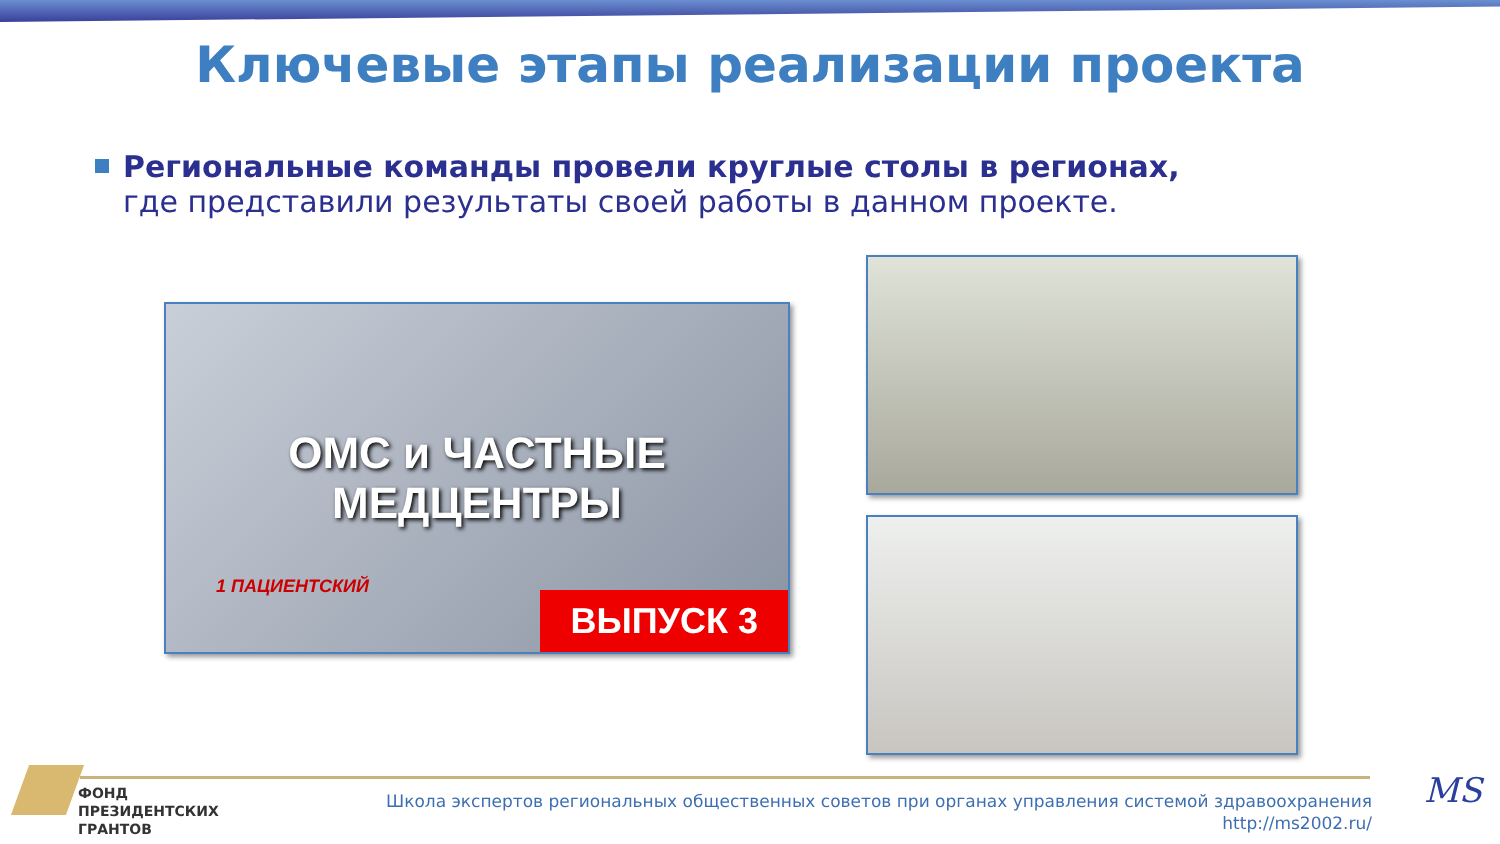Ключевые этапы реализации проекта
Региональные команды провели круглые столы в регионах,
где представили результаты своей работы в данном проекте.
ОМС и ЧАСТНЫЕ
МЕДЦЕНТРЫ
1 ПАЦИЕНТСКИЙ
ВЫПУСК 3
ФОНД
ПРЕЗИДЕНТСКИХ
ГРАНТОВ
Школа экспертов региональных общественных советов при органах управления системой здравоохранения
http://ms2002.ru/
MS